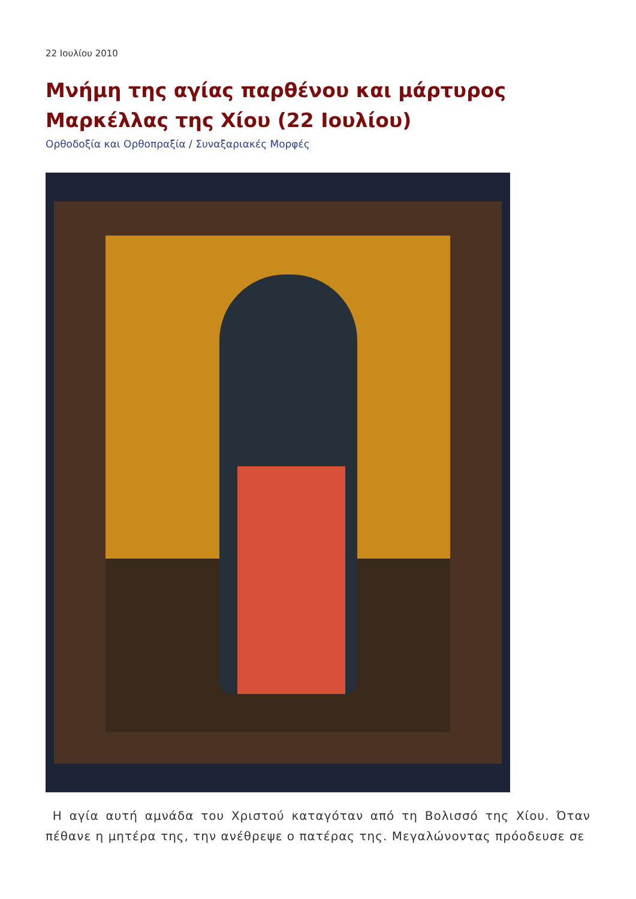22 Ιουλίου 2010
Μνήμη της αγίας παρθένου και μάρτυρος Μαρκέλλας της Χίου (22 Ιουλίου)
Ορθοδοξία και Ορθοπραξία / Συναξαριακές Μορφές
Η αγία αυτή αμνάδα του Χριστού καταγόταν από τη Βολισσό της Χίου. Όταν πέθανε η μητέρα της, την ανέθρεψε ο πατέρας της. Μεγαλώνοντας πρόοδευσε σε